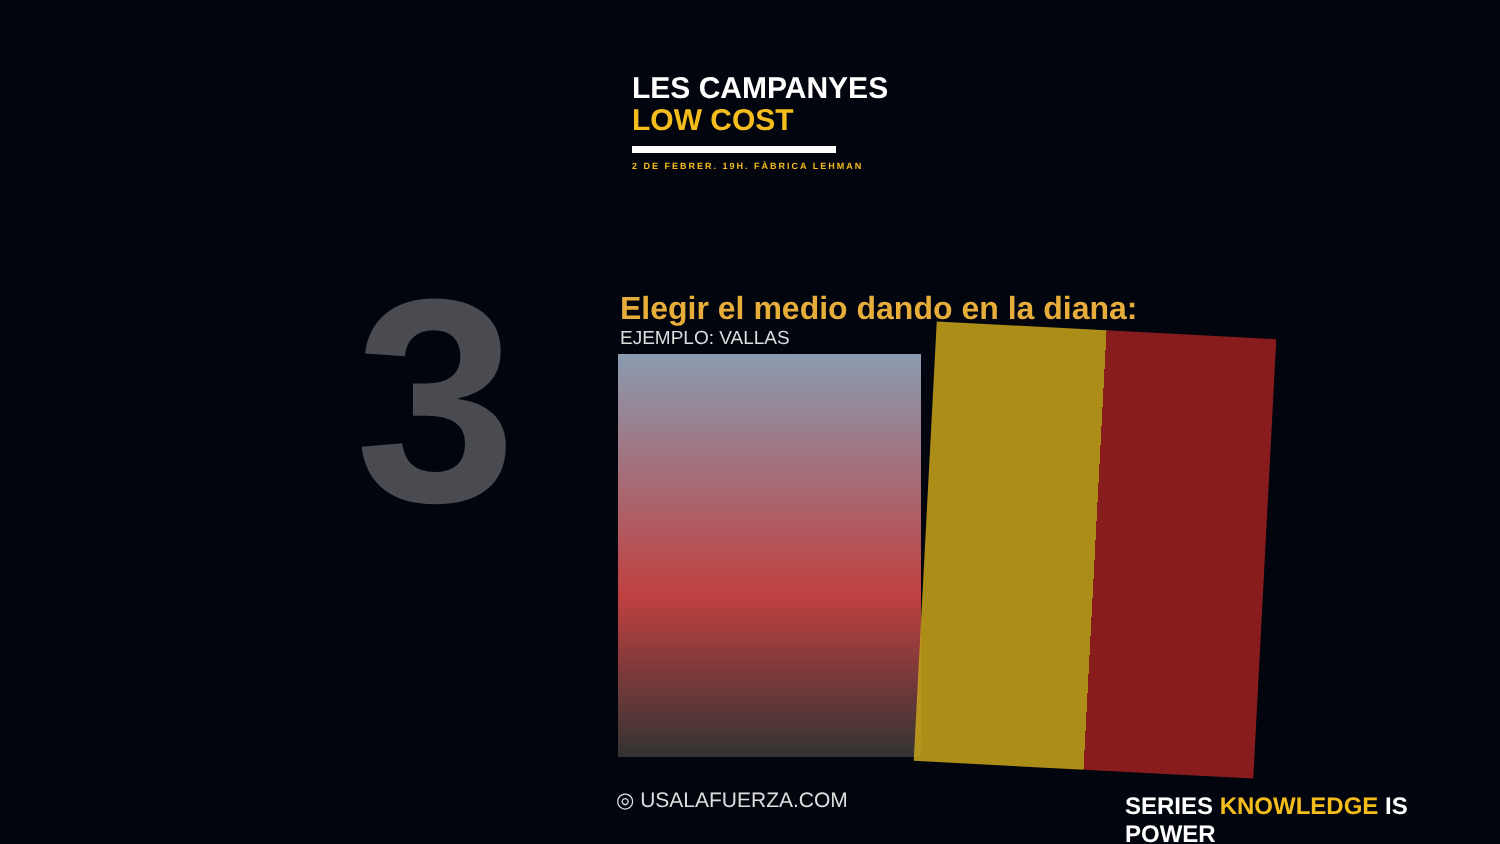LES CAMPANYES
LOW COST
2 DE FEBRER. 19H. FÀBRICA LEHMAN
3
Elegir el medio dando en la diana:
EJEMPLO: VALLAS
◎ USALAFUERZA.COM SERIES KNOWLEDGE IS POWER